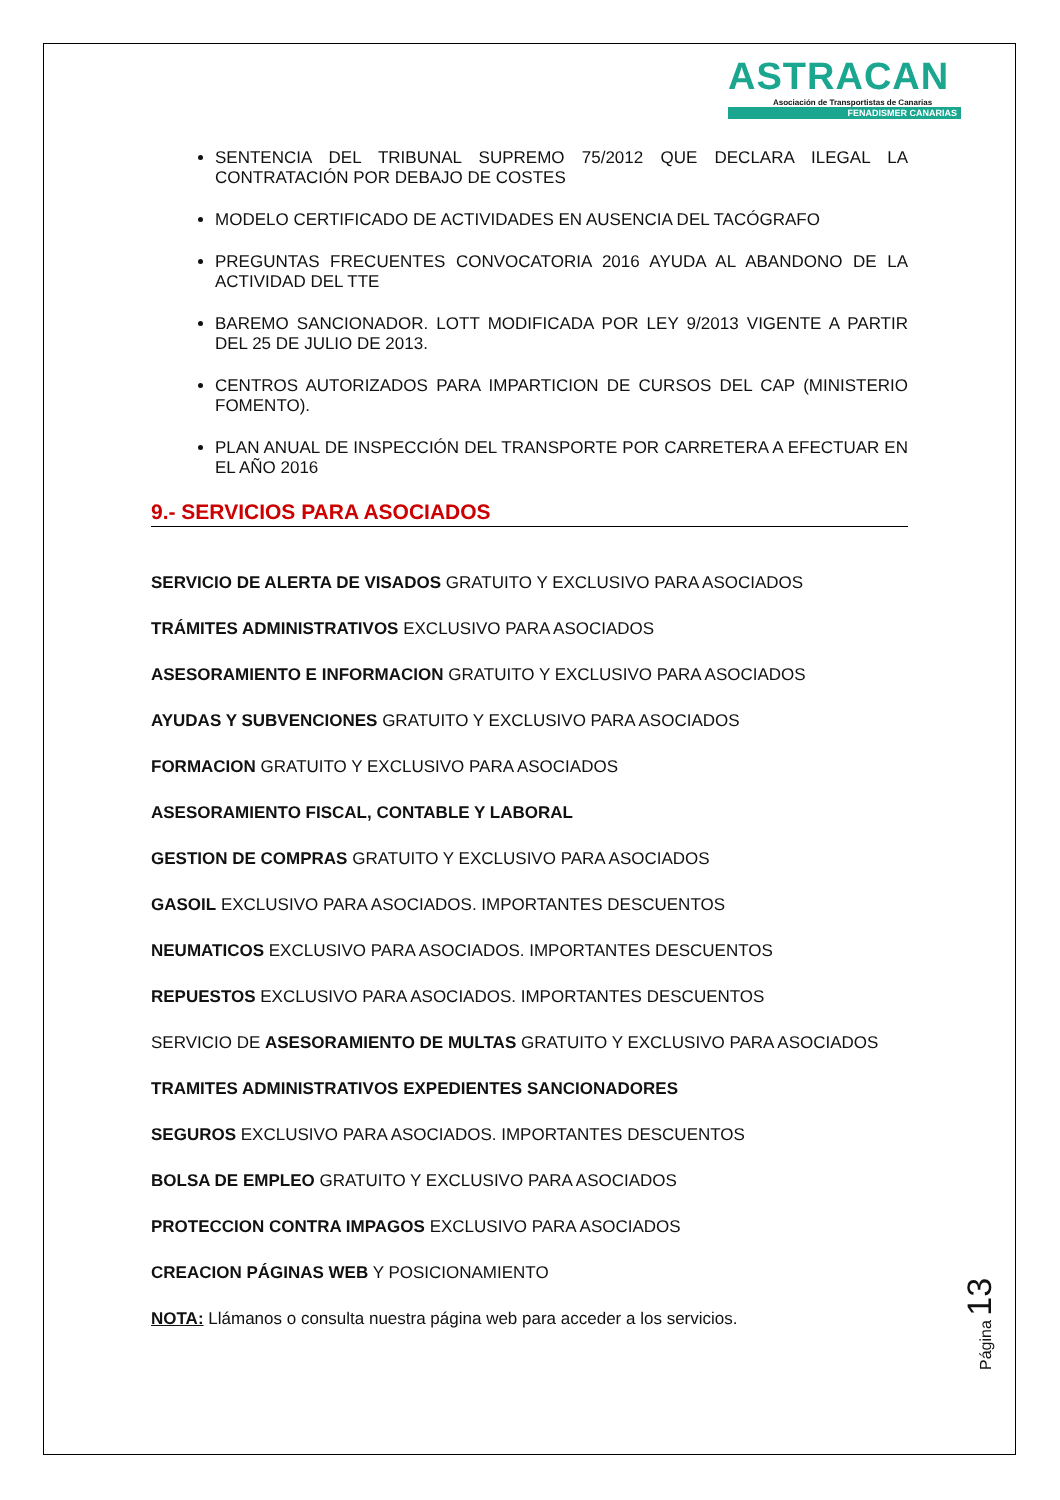ASTRACAN
Asociación de Transportistas de Canarias
FENADISMER CANARIAS
SENTENCIA DEL TRIBUNAL SUPREMO 75/2012 QUE DECLARA ILEGAL LA CONTRATACIÓN POR DEBAJO DE COSTES
MODELO CERTIFICADO DE ACTIVIDADES EN AUSENCIA DEL TACÓGRAFO
PREGUNTAS FRECUENTES CONVOCATORIA 2016 AYUDA AL ABANDONO DE LA ACTIVIDAD DEL TTE
BAREMO SANCIONADOR. LOTT MODIFICADA POR LEY 9/2013 VIGENTE A PARTIR DEL 25 DE JULIO DE 2013.
CENTROS AUTORIZADOS PARA IMPARTICION DE CURSOS DEL CAP (MINISTERIO FOMENTO).
PLAN ANUAL DE INSPECCIÓN DEL TRANSPORTE POR CARRETERA A EFECTUAR EN EL AÑO 2016
9.- SERVICIOS PARA ASOCIADOS
SERVICIO DE ALERTA DE VISADOS GRATUITO Y EXCLUSIVO PARA ASOCIADOS
TRÁMITES ADMINISTRATIVOS EXCLUSIVO PARA ASOCIADOS
ASESORAMIENTO E INFORMACION GRATUITO Y EXCLUSIVO PARA ASOCIADOS
AYUDAS Y SUBVENCIONES GRATUITO Y EXCLUSIVO PARA ASOCIADOS
FORMACION GRATUITO Y EXCLUSIVO PARA ASOCIADOS
ASESORAMIENTO FISCAL, CONTABLE Y LABORAL
GESTION DE COMPRAS GRATUITO Y EXCLUSIVO PARA ASOCIADOS
GASOIL EXCLUSIVO PARA ASOCIADOS. IMPORTANTES DESCUENTOS
NEUMATICOS EXCLUSIVO PARA ASOCIADOS. IMPORTANTES DESCUENTOS
REPUESTOS EXCLUSIVO PARA ASOCIADOS. IMPORTANTES DESCUENTOS
SERVICIO DE ASESORAMIENTO DE MULTAS GRATUITO Y EXCLUSIVO PARA ASOCIADOS
TRAMITES ADMINISTRATIVOS EXPEDIENTES SANCIONADORES
SEGUROS EXCLUSIVO PARA ASOCIADOS. IMPORTANTES DESCUENTOS
BOLSA DE EMPLEO GRATUITO Y EXCLUSIVO PARA ASOCIADOS
PROTECCION CONTRA IMPAGOS EXCLUSIVO PARA ASOCIADOS
CREACION PÁGINAS WEB Y POSICIONAMIENTO
NOTA: Llámanos o consulta nuestra página web para acceder a los servicios.
Página 13